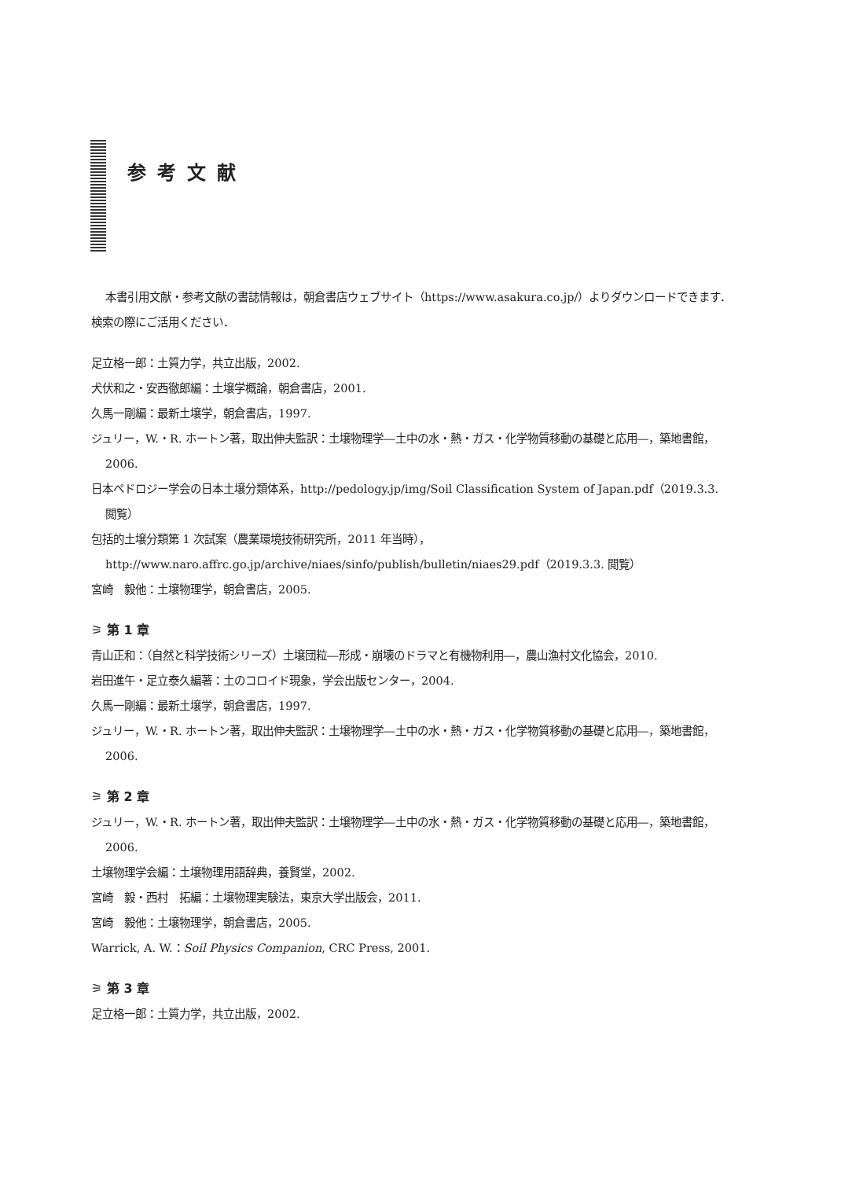参考文献
本書引用文献・参考文献の書誌情報は，朝倉書店ウェブサイト（https://www.asakura.co.jp/）よりダウンロードできます．検索の際にご活用ください．
足立格一郎：土質力学，共立出版，2002.
犬伏和之・安西徹郎編：土壌学概論，朝倉書店，2001.
久馬一剛編：最新土壌学，朝倉書店，1997.
ジュリー，W.・R. ホートン著，取出伸夫監訳：土壌物理学―土中の水・熱・ガス・化学物質移動の基礎と応用―，築地書館，2006.
日本ペドロジー学会の日本土壌分類体系，http://pedology.jp/img/Soil Classification System of Japan.pdf（2019.3.3. 閲覧）
包括的土壌分類第 1 次試案（農業環境技術研究所，2011 年当時），http://www.naro.affrc.go.jp/archive/niaes/sinfo/publish/bulletin/niaes29.pdf（2019.3.3. 閲覧）
宮崎　毅他：土壌物理学，朝倉書店，2005.
⚞ 第 1 章
青山正和：（自然と科学技術シリーズ）土壌団粒―形成・崩壊のドラマと有機物利用―，農山漁村文化協会，2010.
岩田進午・足立泰久編著：土のコロイド現象，学会出版センター，2004.
久馬一剛編：最新土壌学，朝倉書店，1997.
ジュリー，W.・R. ホートン著，取出伸夫監訳：土壌物理学―土中の水・熱・ガス・化学物質移動の基礎と応用―，築地書館，2006.
⚞ 第 2 章
ジュリー，W.・R. ホートン著，取出伸夫監訳：土壌物理学―土中の水・熱・ガス・化学物質移動の基礎と応用―，築地書館，2006.
土壌物理学会編：土壌物理用語辞典，養賢堂，2002.
宮崎　毅・西村　拓編：土壌物理実験法，東京大学出版会，2011.
宮崎　毅他：土壌物理学，朝倉書店，2005.
Warrick, A. W.：Soil Physics Companion, CRC Press, 2001.
⚞ 第 3 章
足立格一郎：土質力学，共立出版，2002.